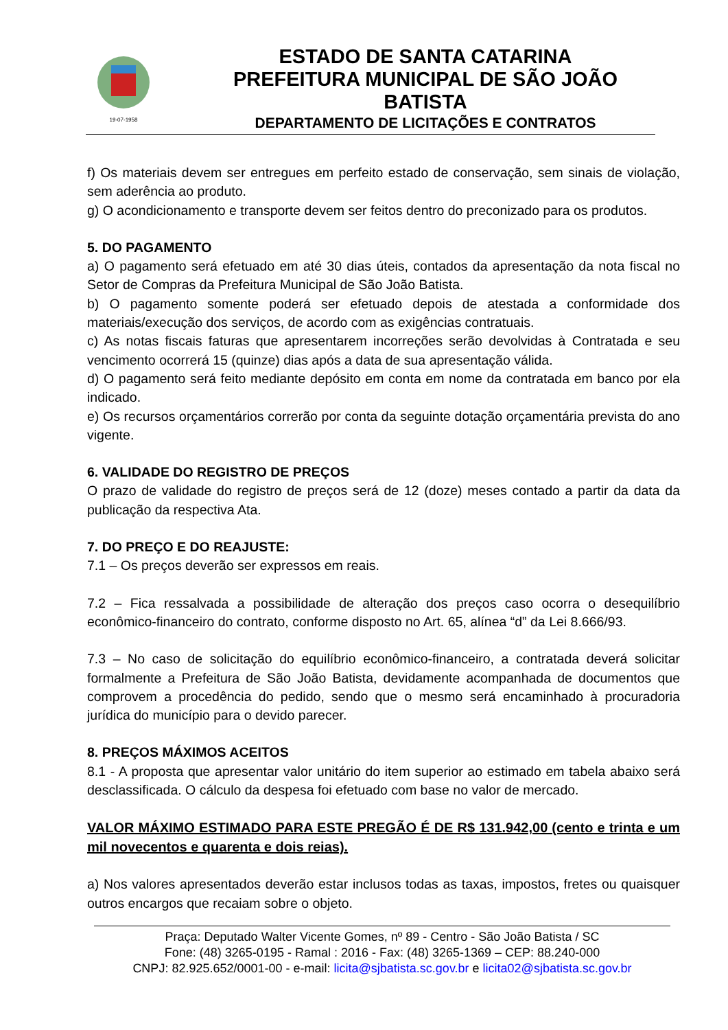19-07-1958
ESTADO DE SANTA CATARINA
PREFEITURA MUNICIPAL DE SÃO JOÃO BATISTA
DEPARTAMENTO DE LICITAÇÕES E CONTRATOS
f) Os materiais devem ser entregues em perfeito estado de conservação, sem sinais de violação, sem aderência ao produto.
g) O acondicionamento e transporte devem ser feitos dentro do preconizado para os produtos.
5. DO PAGAMENTO
a) O pagamento será efetuado em até 30 dias úteis, contados da apresentação da nota fiscal no Setor de Compras da Prefeitura Municipal de São João Batista.
b) O pagamento somente poderá ser efetuado depois de atestada a conformidade dos materiais/execução dos serviços, de acordo com as exigências contratuais.
c) As notas fiscais faturas que apresentarem incorreções serão devolvidas à Contratada e seu vencimento ocorrerá 15 (quinze) dias após a data de sua apresentação válida.
d) O pagamento será feito mediante depósito em conta em nome da contratada em banco por ela indicado.
e) Os recursos orçamentários correrão por conta da seguinte dotação orçamentária prevista do ano vigente.
6. VALIDADE DO REGISTRO DE PREÇOS
O prazo de validade do registro de preços será de 12 (doze) meses contado a partir da data da publicação da respectiva Ata.
7. DO PREÇO E DO REAJUSTE:
7.1 – Os preços deverão ser expressos em reais.
7.2 – Fica ressalvada a possibilidade de alteração dos preços caso ocorra o desequilíbrio econômico-financeiro do contrato, conforme disposto no Art. 65, alínea “d” da Lei 8.666/93.
7.3 – No caso de solicitação do equilíbrio econômico-financeiro, a contratada deverá solicitar formalmente a Prefeitura de São João Batista, devidamente acompanhada de documentos que comprovem a procedência do pedido, sendo que o mesmo será encaminhado à procuradoria jurídica do município para o devido parecer.
8. PREÇOS MÁXIMOS ACEITOS
8.1 - A proposta que apresentar valor unitário do item superior ao estimado em tabela abaixo será desclassificada. O cálculo da despesa foi efetuado com base no valor de mercado.
VALOR MÁXIMO ESTIMADO PARA ESTE PREGÃO É DE R$ 131.942,00 (cento e trinta e um mil novecentos e quarenta e dois reias).
a) Nos valores apresentados deverão estar inclusos todas as taxas, impostos, fretes ou quaisquer outros encargos que recaiam sobre o objeto.
Praça: Deputado Walter Vicente Gomes, nº 89 - Centro - São João Batista / SC
Fone: (48) 3265-0195 - Ramal : 2016 - Fax: (48) 3265-1369 – CEP: 88.240-000
CNPJ: 82.925.652/0001-00 - e-mail: licita@sjbatista.sc.gov.br e licita02@sjbatista.sc.gov.br